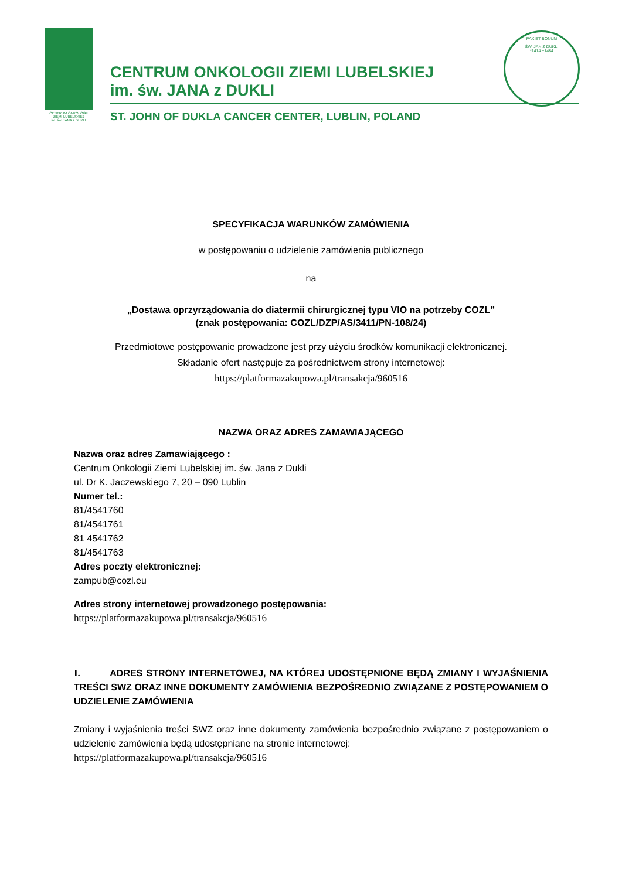CENTRUM ONKOLOGII
ZIEMI LUBELSKIEJ
im. św. JANA z DUKLI
CENTRUM ONKOLOGII ZIEMI LUBELSKIEJ
im. św. JANA z DUKLI
ST. JOHN OF DUKLA CANCER CENTER, LUBLIN, POLAND
PAX ET BONUM
ŚW. JAN Z DUKLI
*1414 +1484
SPECYFIKACJA WARUNKÓW ZAMÓWIENIA
w postępowaniu o udzielenie zamówienia publicznego
na
„Dostawa oprzyrządowania do diatermii chirurgicznej typu VIO na potrzeby COZL”
(znak postępowania: COZL/DZP/AS/3411/PN-108/24)
Przedmiotowe postępowanie prowadzone jest przy użyciu środków komunikacji elektronicznej.
Składanie ofert następuje za pośrednictwem strony internetowej:
https://platformazakupowa.pl/transakcja/960516
NAZWA ORAZ ADRES ZAMAWIAJĄCEGO
Nazwa oraz adres Zamawiającego :
Centrum Onkologii Ziemi Lubelskiej im. św. Jana z Dukli
ul. Dr K. Jaczewskiego 7, 20 – 090 Lublin
Numer tel.:
81/4541760
81/4541761
81 4541762
81/4541763
Adres poczty elektronicznej:
zampub@cozl.eu
Adres strony internetowej prowadzonego postępowania:
https://platformazakupowa.pl/transakcja/960516
I. ADRES STRONY INTERNETOWEJ, NA KTÓREJ UDOSTĘPNIONE BĘDĄ ZMIANY I WYJAŚNIENIA TREŚCI SWZ ORAZ INNE DOKUMENTY ZAMÓWIENIA BEZPOŚREDNIO ZWIĄZANE Z POSTĘPOWANIEM O UDZIELENIE ZAMÓWIENIA
Zmiany i wyjaśnienia treści SWZ oraz inne dokumenty zamówienia bezpośrednio związane z postępowaniem o udzielenie zamówienia będą udostępniane na stronie internetowej:
https://platformazakupowa.pl/transakcja/960516